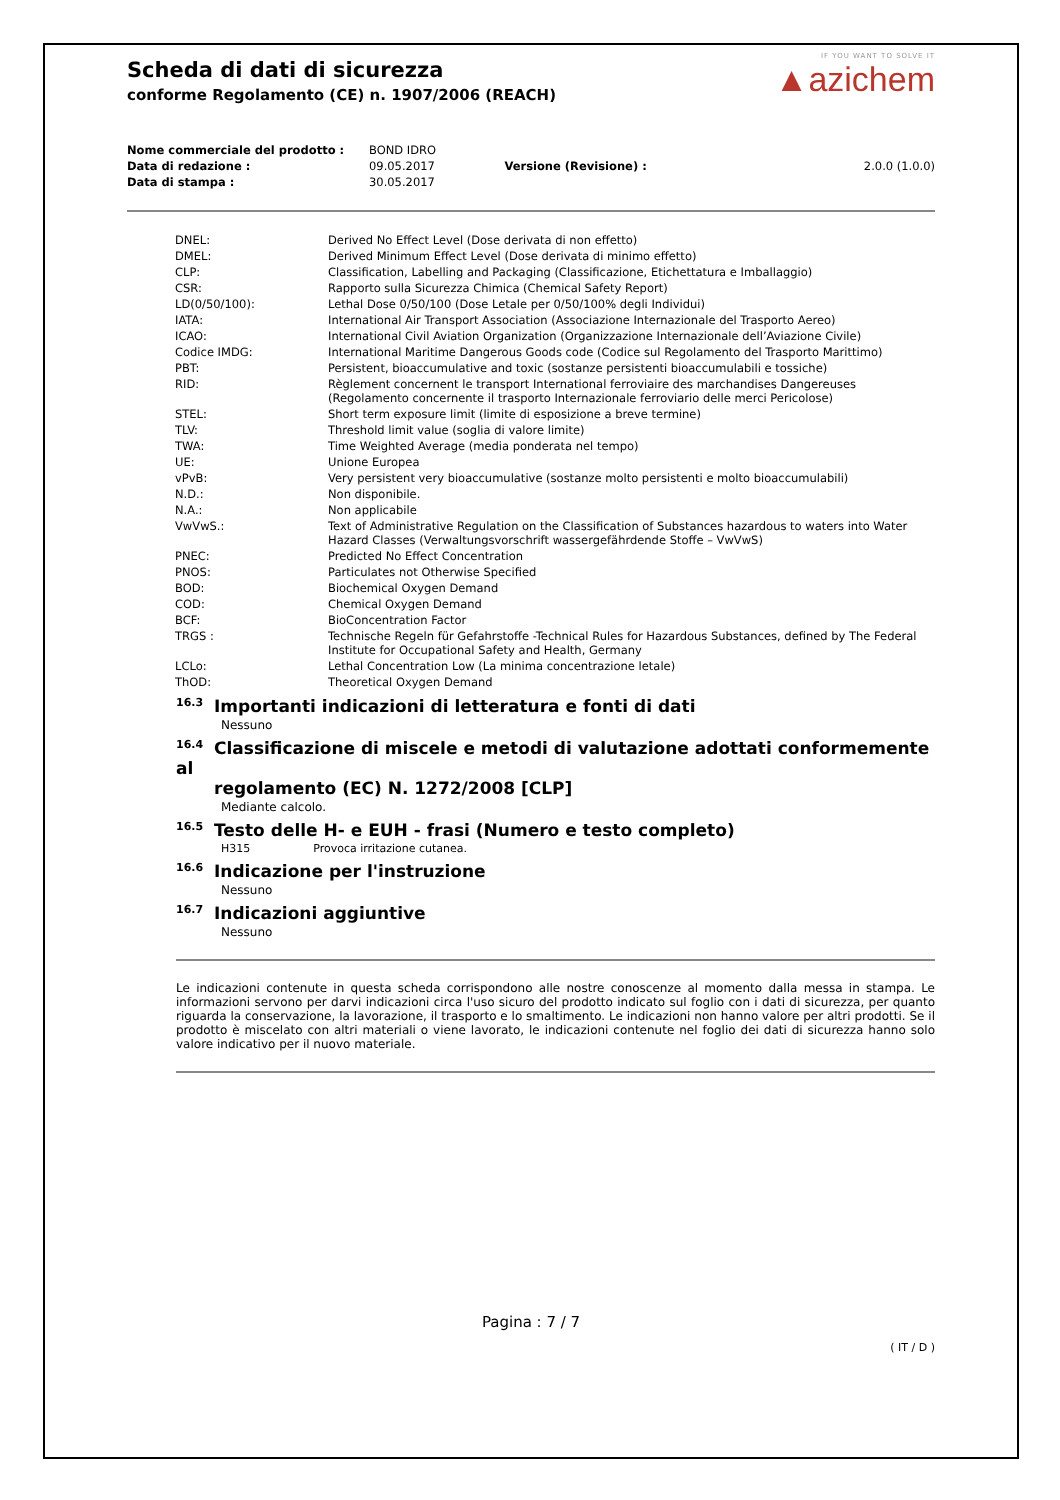Scheda di dati di sicurezza
conforme Regolamento (CE) n. 1907/2006 (REACH)
IF YOU WANT TO SOLVE IT
▲azichem
| Nome commerciale del prodotto : | BOND IDRO | | |
| Data di redazione : | 09.05.2017 | Versione (Revisione) : | 2.0.0 (1.0.0) |
| Data di stampa : | 30.05.2017 | | |
| DNEL: | Derived No Effect Level (Dose derivata di non effetto) |
| DMEL: | Derived Minimum Effect Level (Dose derivata di minimo effetto) |
| CLP: | Classification, Labelling and Packaging (Classificazione, Etichettatura e Imballaggio) |
| CSR: | Rapporto sulla Sicurezza Chimica (Chemical Safety Report) |
| LD(0/50/100): | Lethal Dose 0/50/100 (Dose Letale per 0/50/100% degli Individui) |
| IATA: | International Air Transport Association (Associazione Internazionale del Trasporto Aereo) |
| ICAO: | International Civil Aviation Organization (Organizzazione Internazionale dell’Aviazione Civile) |
| Codice IMDG: | International Maritime Dangerous Goods code (Codice sul Regolamento del Trasporto Marittimo) |
| PBT: | Persistent, bioaccumulative and toxic (sostanze persistenti bioaccumulabili e tossiche) |
| RID: | Règlement concernent le transport International ferroviaire des marchandises Dangereuses (Regolamento concernente il trasporto Internazionale ferroviario delle merci Pericolose) |
| STEL: | Short term exposure limit (limite di esposizione a breve termine) |
| TLV: | Threshold limit value (soglia di valore limite) |
| TWA: | Time Weighted Average (media ponderata nel tempo) |
| UE: | Unione Europea |
| vPvB: | Very persistent very bioaccumulative (sostanze molto persistenti e molto bioaccumulabili) |
| N.D.: | Non disponibile. |
| N.A.: | Non applicabile |
| VwVwS.: | Text of Administrative Regulation on the Classification of Substances hazardous to waters into Water Hazard Classes (Verwaltungsvorschrift wassergefährdende Stoffe – VwVwS) |
| PNEC: | Predicted No Effect Concentration |
| PNOS: | Particulates not Otherwise Specified |
| BOD: | Biochemical Oxygen Demand |
| COD: | Chemical Oxygen Demand |
| BCF: | BioConcentration Factor |
| TRGS : | Technische Regeln für Gefahrstoffe -Technical Rules for Hazardous Substances, defined by The Federal Institute for Occupational Safety and Health, Germany |
| LCLo: | Lethal Concentration Low (La minima concentrazione letale) |
| ThOD: | Theoretical Oxygen Demand |
16.3 Importanti indicazioni di letteratura e fonti di dati
Nessuno
16.4 Classificazione di miscele e metodi di valutazione adottati conformemente al
regolamento (EC) N. 1272/2008 [CLP]
Mediante calcolo.
16.5 Testo delle H- e EUH - frasi (Numero e testo completo)
H315 Provoca irritazione cutanea.
16.6 Indicazione per l'instruzione
Nessuno
16.7 Indicazioni aggiuntive
Nessuno
Le indicazioni contenute in questa scheda corrispondono alle nostre conoscenze al momento dalla messa in stampa. Le informazioni servono per darvi indicazioni circa l'uso sicuro del prodotto indicato sul foglio con i dati di sicurezza, per quanto riguarda la conservazione, la lavorazione, il trasporto e lo smaltimento. Le indicazioni non hanno valore per altri prodotti. Se il prodotto è miscelato con altri materiali o viene lavorato, le indicazioni contenute nel foglio dei dati di sicurezza hanno solo valore indicativo per il nuovo materiale.
Pagina : 7 / 7
( IT / D )